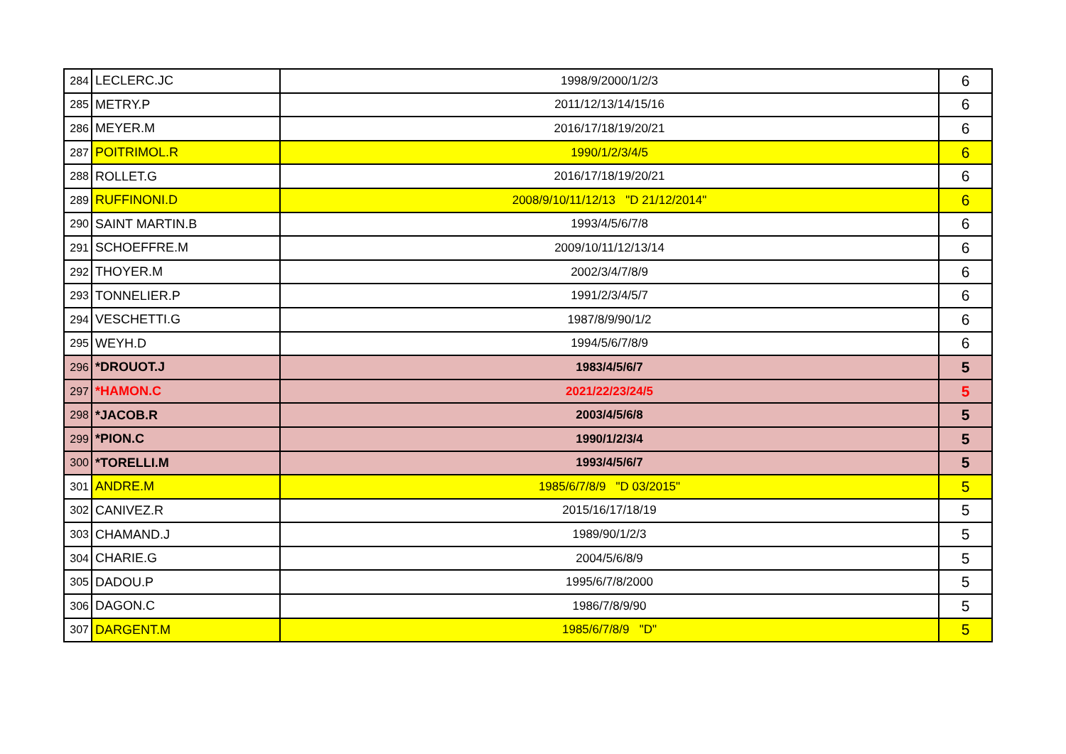| 284 | LECLERC.JC | 1998/9/2000/1/2/3 | 6 |
| 285 | METRY.P | 2011/12/13/14/15/16 | 6 |
| 286 | MEYER.M | 2016/17/18/19/20/21 | 6 |
| 287 | POITRIMOL.R | 1990/1/2/3/4/5 | 6 |
| 288 | ROLLET.G | 2016/17/18/19/20/21 | 6 |
| 289 | RUFFINONI.D | 2008/9/10/11/12/13 "D 21/12/2014" | 6 |
| 290 | SAINT MARTIN.B | 1993/4/5/6/7/8 | 6 |
| 291 | SCHOEFFRE.M | 2009/10/11/12/13/14 | 6 |
| 292 | THOYER.M | 2002/3/4/7/8/9 | 6 |
| 293 | TONNELIER.P | 1991/2/3/4/5/7 | 6 |
| 294 | VESCHETTI.G | 1987/8/9/90/1/2 | 6 |
| 295 | WEYH.D | 1994/5/6/7/8/9 | 6 |
| 296 | *DROUOT.J | 1983/4/5/6/7 | 5 |
| 297 | *HAMON.C | 2021/22/23/24/5 | 5 |
| 298 | *JACOB.R | 2003/4/5/6/8 | 5 |
| 299 | *PION.C | 1990/1/2/3/4 | 5 |
| 300 | *TORELLI.M | 1993/4/5/6/7 | 5 |
| 301 | ANDRE.M | 1985/6/7/8/9 "D 03/2015" | 5 |
| 302 | CANIVEZ.R | 2015/16/17/18/19 | 5 |
| 303 | CHAMAND.J | 1989/90/1/2/3 | 5 |
| 304 | CHARIE.G | 2004/5/6/8/9 | 5 |
| 305 | DADOU.P | 1995/6/7/8/2000 | 5 |
| 306 | DAGON.C | 1986/7/8/9/90 | 5 |
| 307 | DARGENT.M | 1985/6/7/8/9 "D" | 5 |